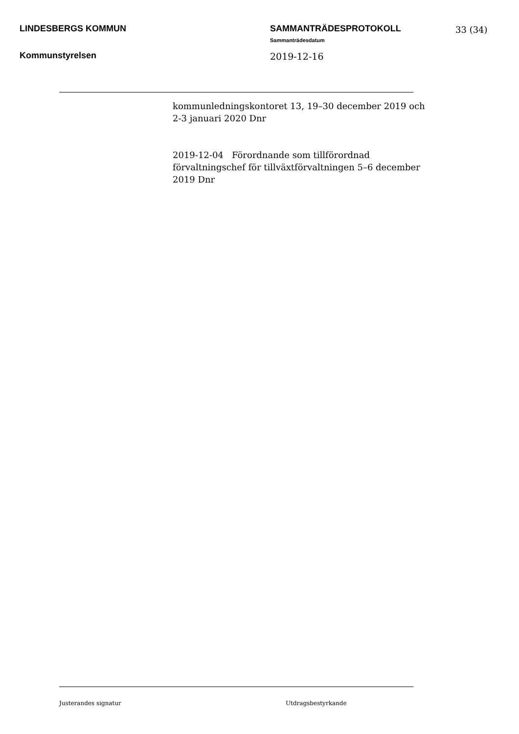LINDESBERGS KOMMUN SAMMANTRÄDESPROTOKOLL 33 (34)
Sammanträdesdatum
Kommunstyrelsen 2019-12-16
kommunledningskontoret 13, 19–30 december 2019 och 2-3 januari 2020 Dnr
2019-12-04 Förordnande som tillförordnad förvaltningschef för tillväxtförvaltningen 5–6 december 2019 Dnr
Justerandes signatur Utdragsbestyrkande